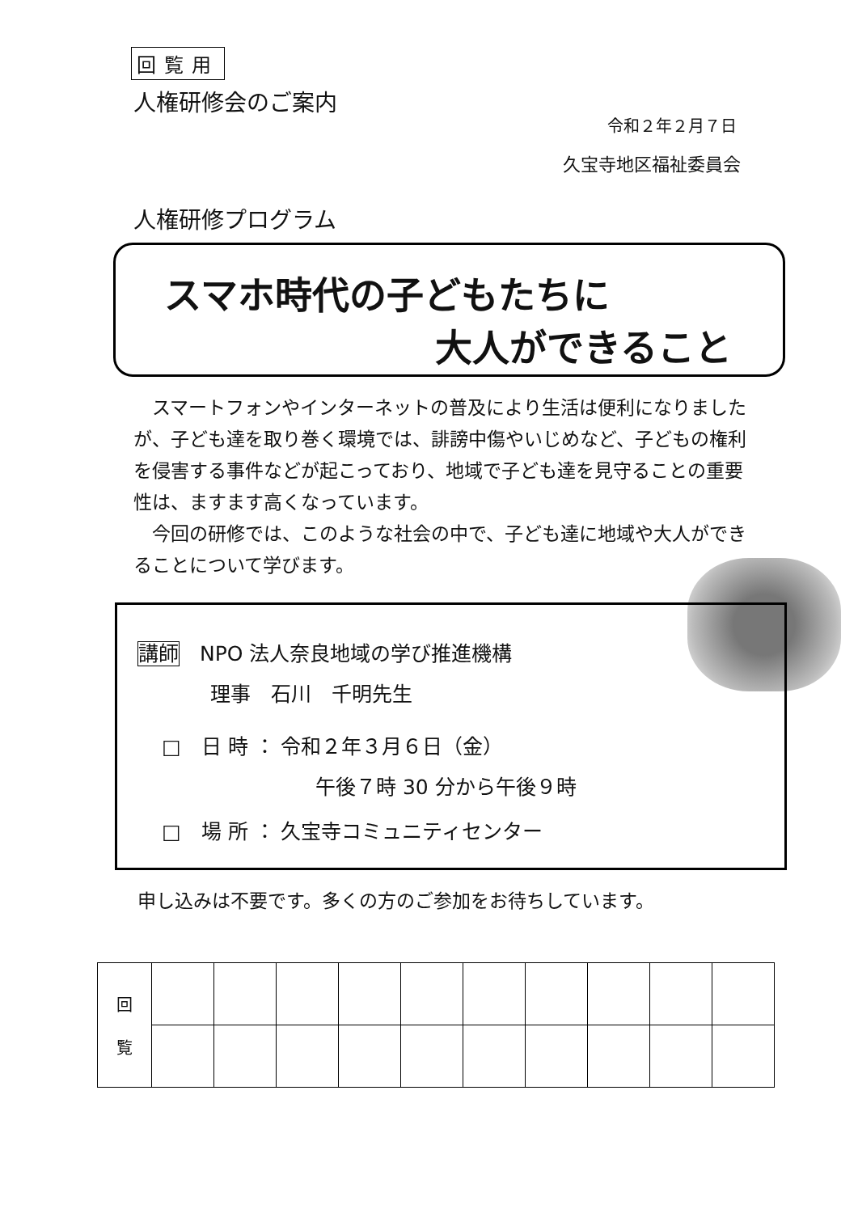回覧用
人権研修会のご案内
令和２年２月７日
久宝寺地区福祉委員会
人権研修プログラム
スマホ時代の子どもたちに
大人ができること
スマートフォンやインターネットの普及により生活は便利になりましたが、子ども達を取り巻く環境では、誹謗中傷やいじめなど、子どもの権利を侵害する事件などが起こっており、地域で子ども達を見守ることの重要性は、ますます高くなっています。
今回の研修では、このような社会の中で、子ども達に地域や大人ができることについて学びます。
講師　NPO 法人奈良地域の学び推進機構
理事　石川　千明先生
□　日 時 ： 令和２年３月６日（金）
午後７時 30 分から午後９時
□　場 所 ： 久宝寺コミュニティセンター
申し込みは不要です。多くの方のご参加をお待ちしています。
| 回 覧 | | | | | | | | | | |